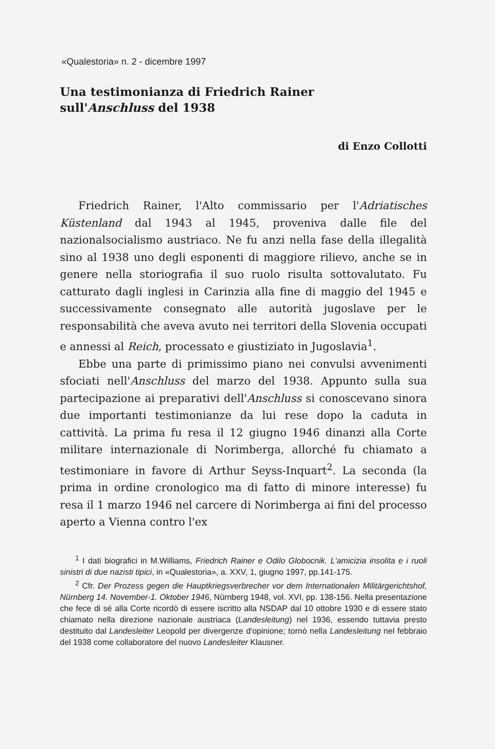«Qualestoria» n. 2 - dicembre 1997
Una testimonianza di Friedrich Rainer
sull'Anschluss del 1938
di Enzo Collotti
Friedrich Rainer, l'Alto commissario per l'Adriatisches Küstenland dal 1943 al 1945, proveniva dalle file del nazionalsocialismo austriaco. Ne fu anzi nella fase della illegalità sino al 1938 uno degli esponenti di maggiore rilievo, anche se in genere nella storiografia il suo ruolo risulta sottovalutato. Fu catturato dagli inglesi in Carinzia alla fine di maggio del 1945 e successivamente consegnato alle autorità jugoslave per le responsabilità che aveva avuto nei territori della Slovenia occupati e annessi al Reich, processato e giustiziato in Jugoslavia<sup>1</sup>.
Ebbe una parte di primissimo piano nei convulsi avvenimenti sfociati nell'Anschluss del marzo del 1938. Appunto sulla sua partecipazione ai preparativi dell'Anschluss si conoscevano sinora due importanti testimonianze da lui rese dopo la caduta in cattività. La prima fu resa il 12 giugno 1946 dinanzi alla Corte militare internazionale di Norimberga, allorché fu chiamato a testimoniare in favore di Arthur Seyss-Inquart<sup>2</sup>. La seconda (la prima in ordine cronologico ma di fatto di minore interesse) fu resa il 1 marzo 1946 nel carcere di Norimberga ai fini del processo aperto a Vienna contro l'ex
<sup>1</sup> I dati biografici in M.Williams, Friedrich Rainer e Odilo Globocnik. L'amicizia insolita e i ruoli sinistri di due nazisti tipici, in «Qualestoria», a. XXV, 1, giugno 1997, pp.141-175.
<sup>2</sup> Cfr. Der Prozess gegen die Hauptkriegsverbrecher vor dem Internationalen Militärgerichtshof, Nürnberg 14. November-1. Oktober 1946, Nürnberg 1948, vol. XVI, pp. 138-156. Nella presentazione che fece di sé alla Corte ricordò di essere iscritto alla NSDAP dal 10 ottobre 1930 e di essere stato chiamato nella direzione nazionale austriaca (Landesleitung) nel 1936, essendo tuttavia presto destituito dal Landesleiter Leopold per divergenze d'opinione; tornò nella Landesleitung nel febbraio del 1938 come collaboratore del nuovo Landesleiter Klausner.